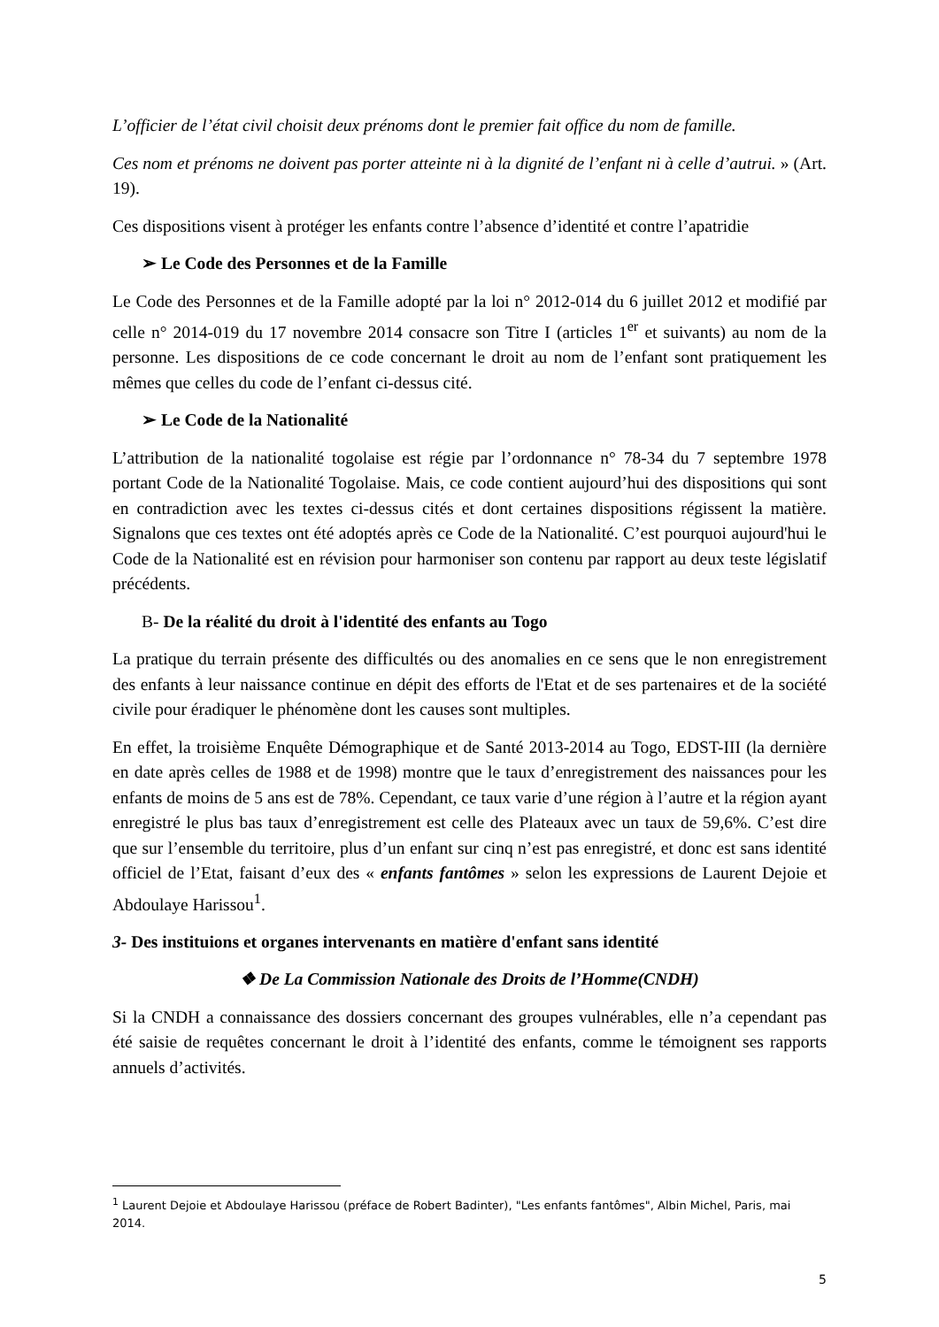L’officier de l’état civil choisit deux prénoms dont le premier fait office du nom de famille.
Ces nom et prénoms ne doivent pas porter atteinte ni à la dignité de l’enfant ni à celle d’autrui. » (Art. 19).
Ces dispositions visent à protéger les enfants contre l’absence d’identité et contre l’apatridie
➢ Le Code des Personnes et de la Famille
Le Code des Personnes et de la Famille adopté par la loi n° 2012-014 du 6 juillet 2012 et modifié par celle n° 2014-019 du 17 novembre 2014 consacre son Titre I (articles 1<sup>er</sup> et suivants) au nom de la personne. Les dispositions de ce code concernant le droit au nom de l’enfant sont pratiquement les mêmes que celles du code de l’enfant ci-dessus cité.
➢ Le Code de la Nationalité
L’attribution de la nationalité togolaise est régie par l’ordonnance n° 78-34 du 7 septembre 1978 portant Code de la Nationalité Togolaise. Mais, ce code contient aujourd’hui des dispositions qui sont en contradiction avec les textes ci-dessus cités et dont certaines dispositions régissent la matière. Signalons que ces textes ont été adoptés après ce Code de la Nationalité. C’est pourquoi aujourd'hui le Code de la Nationalité est en révision pour harmoniser son contenu par rapport au deux teste législatif précédents.
B- De la réalité du droit à l'identité des enfants au Togo
La pratique du terrain présente des difficultés ou des anomalies en ce sens que le non enregistrement des enfants à leur naissance continue en dépit des efforts de l'Etat et de ses partenaires et de la société civile pour éradiquer le phénomène dont les causes sont multiples.
En effet, la troisième Enquête Démographique et de Santé 2013-2014 au Togo, EDST-III (la dernière en date après celles de 1988 et de 1998) montre que le taux d’enregistrement des naissances pour les enfants de moins de 5 ans est de 78%. Cependant, ce taux varie d’une région à l’autre et la région ayant enregistré le plus bas taux d’enregistrement est celle des Plateaux avec un taux de 59,6%. C’est dire que sur l’ensemble du territoire, plus d’un enfant sur cinq n’est pas enregistré, et donc est sans identité officiel de l’Etat, faisant d’eux des « enfants fantômes » selon les expressions de Laurent Dejoie et Abdoulaye Harissou<sup>1</sup>.
3- Des instituions et organes intervenants en matière d'enfant sans identité
❖ De La Commission Nationale des Droits de l’Homme(CNDH)
Si la CNDH a connaissance des dossiers concernant des groupes vulnérables, elle n’a cependant pas été saisie de requêtes concernant le droit à l’identité des enfants, comme le témoignent ses rapports annuels d’activités.
<sup>1</sup> Laurent Dejoie et Abdoulaye Harissou (préface de Robert Badinter), "Les enfants fantômes", Albin Michel, Paris, mai 2014.
5